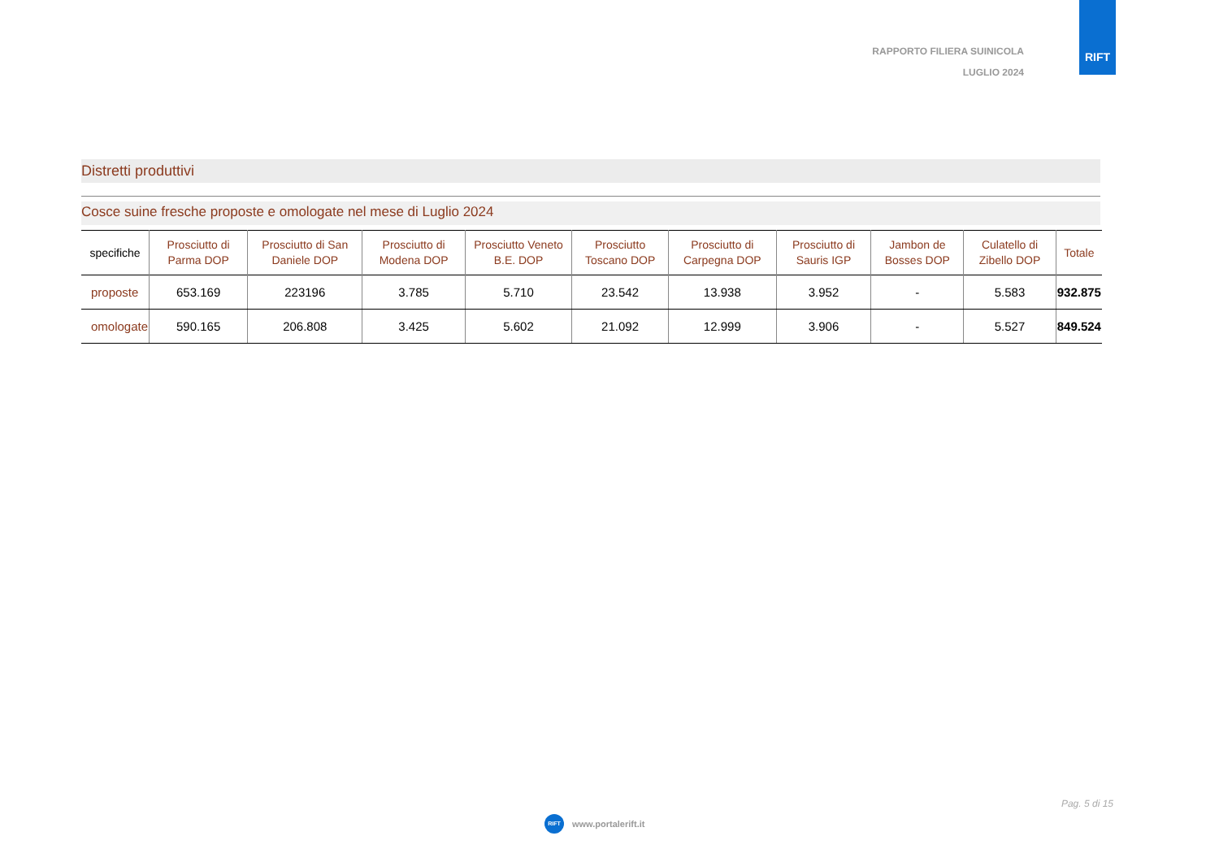RAPPORTO FILIERA SUINICOLA
LUGLIO 2024
RIFT
Distretti produttivi
Cosce suine fresche proposte e omologate nel mese di Luglio 2024
| specifiche | Prosciutto di Parma DOP | Prosciutto di San Daniele DOP | Prosciutto di Modena DOP | Prosciutto Veneto B.E. DOP | Prosciutto Toscano DOP | Prosciutto di Carpegna DOP | Prosciutto di Sauris IGP | Jambon de Bosses DOP | Culatello di Zibello DOP | Totale |
| --- | --- | --- | --- | --- | --- | --- | --- | --- | --- | --- |
| proposte | 653.169 | 223196 | 3.785 | 5.710 | 23.542 | 13.938 | 3.952 | - | 5.583 | 932.875 |
| omologate | 590.165 | 206.808 | 3.425 | 5.602 | 21.092 | 12.999 | 3.906 | - | 5.527 | 849.524 |
Pag. 5 di 15
RIFT www.portalerift.it